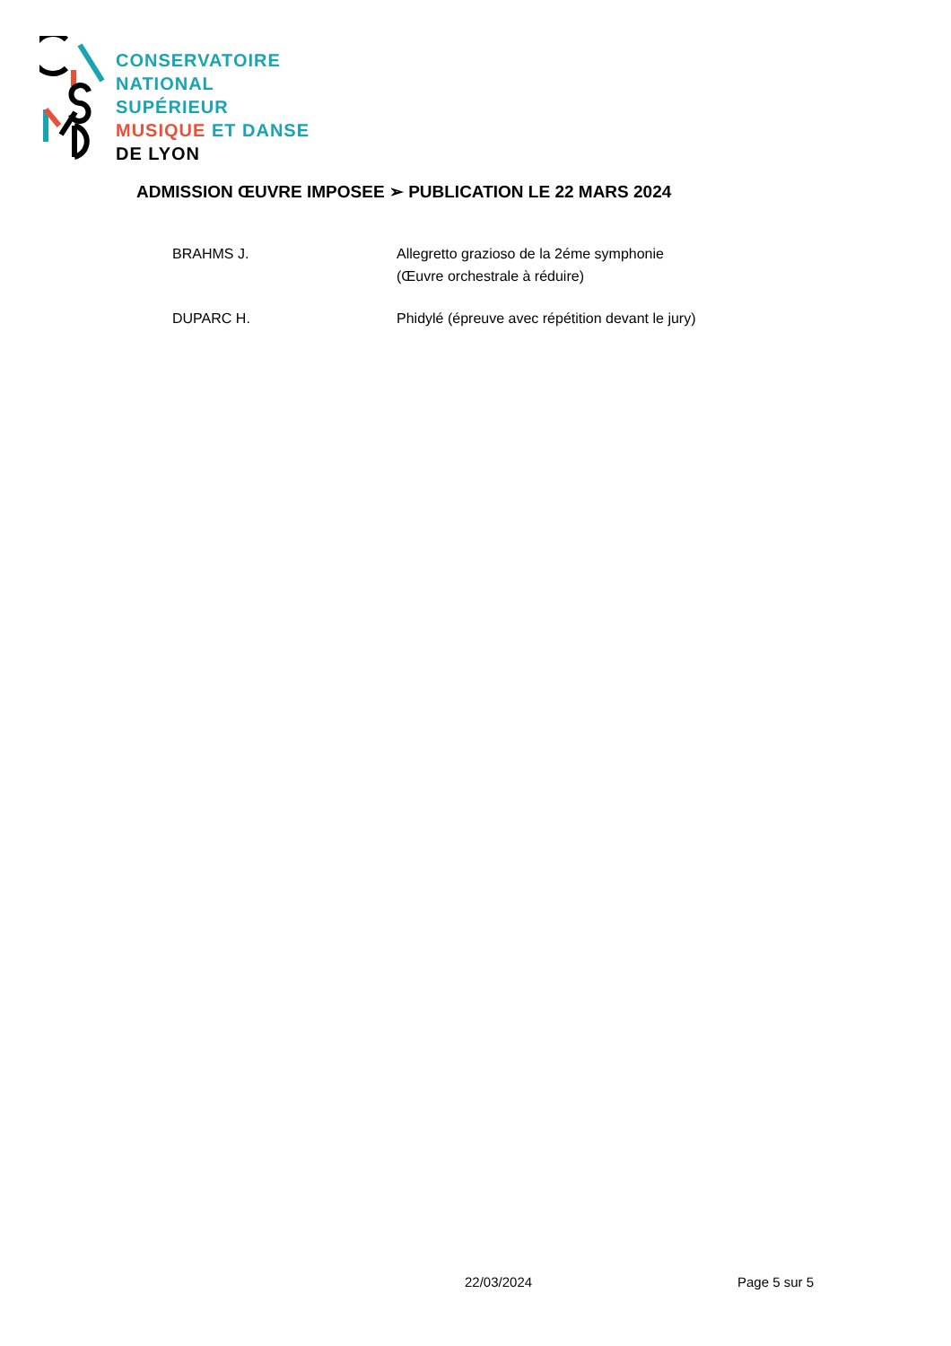CONSERVATOIRE
NATIONAL
SUPÉRIEUR
MUSIQUE ET DANSE
DE LYON
ADMISSION ŒUVRE IMPOSEE ➢ PUBLICATION LE 22 MARS 2024
BRAHMS J. Allegretto grazioso de la 2éme symphonie
(Œuvre orchestrale à réduire)
DUPARC H. Phidylé (épreuve avec répétition devant le jury)
22/03/2024 Page 5 sur 5